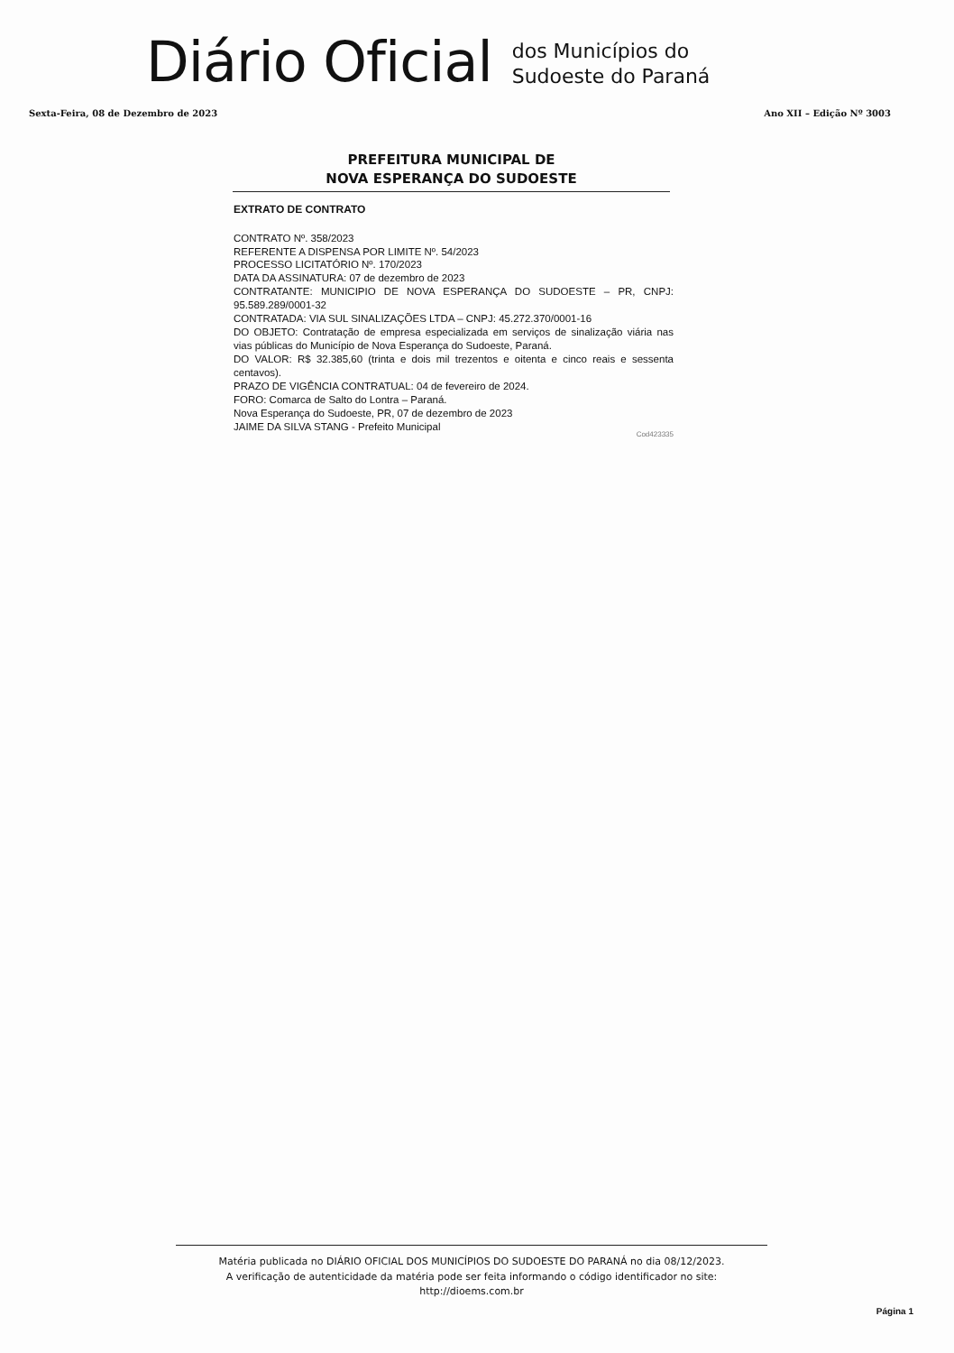Diário Oficial
dos Municípios do
Sudoeste do Paraná
Sexta-Feira, 08 de Dezembro de 2023 Ano XII – Edição Nº 3003
PREFEITURA MUNICIPAL DE
NOVA ESPERANÇA DO SUDOESTE
EXTRATO DE CONTRATO
CONTRATO Nº. 358/2023
REFERENTE A DISPENSA POR LIMITE Nº. 54/2023
PROCESSO LICITATÓRIO Nº. 170/2023
DATA DA ASSINATURA: 07 de dezembro de 2023
CONTRATANTE: MUNICIPIO DE NOVA ESPERANÇA DO SUDOESTE – PR, CNPJ: 95.589.289/0001-32
CONTRATADA: VIA SUL SINALIZAÇÕES LTDA – CNPJ: 45.272.370/0001-16
DO OBJETO: Contratação de empresa especializada em serviços de sinalização viária nas vias públicas do Município de Nova Esperança do Sudoeste, Paraná.
DO VALOR: R$ 32.385,60 (trinta e dois mil trezentos e oitenta e cinco reais e sessenta centavos).
PRAZO DE VIGÊNCIA CONTRATUAL: 04 de fevereiro de 2024.
FORO: Comarca de Salto do Lontra – Paraná.
Nova Esperança do Sudoeste, PR, 07 de dezembro de 2023
JAIME DA SILVA STANG - Prefeito Municipal
Cod423335
Matéria publicada no DIÁRIO OFICIAL DOS MUNICÍPIOS DO SUDOESTE DO PARANÁ no dia 08/12/2023.
A verificação de autenticidade da matéria pode ser feita informando o código identificador no site:
http://dioems.com.br
Página 1